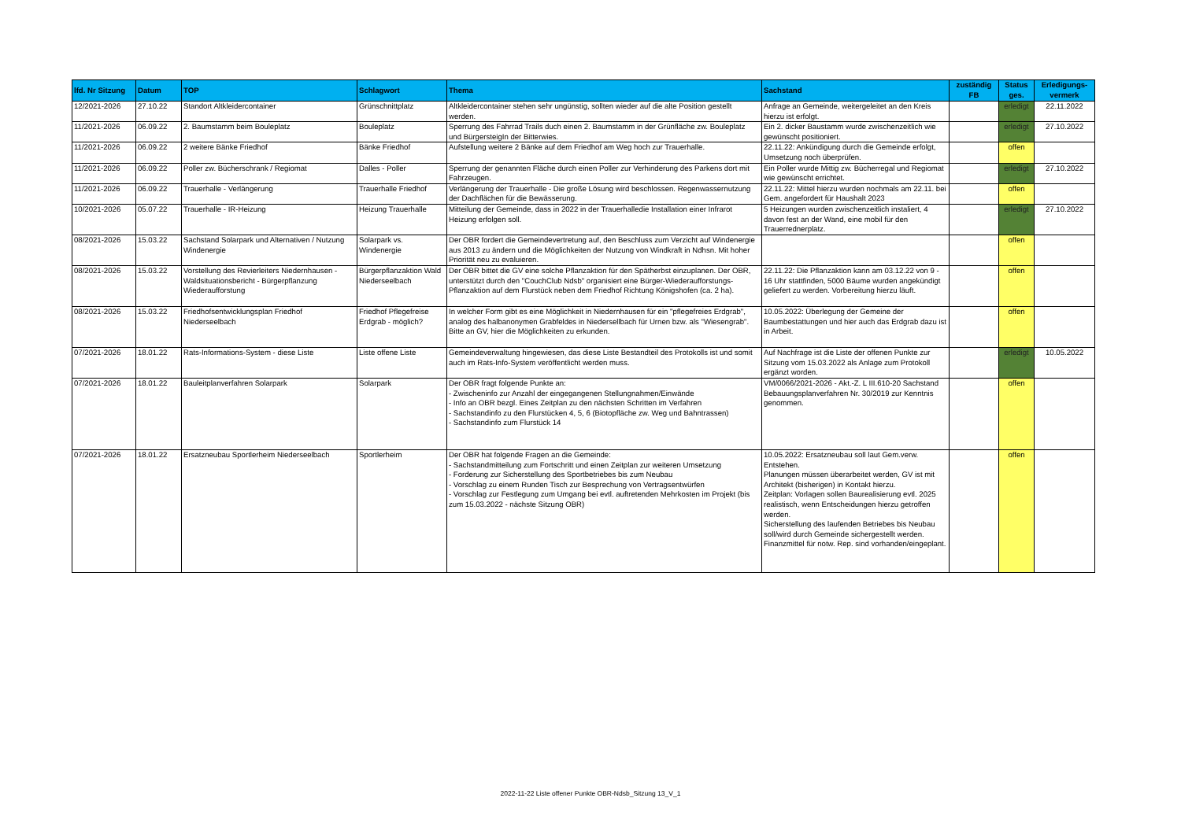| lfd. Nr Sitzung | Datum | TOP | Schlagwort | Thema | Sachstand | zuständig FB | Status ges. | Erledigungs-vermerk |
| --- | --- | --- | --- | --- | --- | --- | --- | --- |
| 12/2021-2026 | 27.10.22 | Standort Altkleidercontainer | Grünschnittplatz | Altkleidercontainer stehen sehr ungünstig, sollten wieder auf die alte Position gestellt werden. | Anfrage an Gemeinde, weitergeleitet an den Kreis hierzu ist erfolgt. | | erledigt | 22.11.2022 |
| 11/2021-2026 | 06.09.22 | 2. Baumstamm beim Bouleplatz | Bouleplatz | Sperrung des Fahrrad Trails duch einen 2. Baumstamm in der Grünfläche zw. Bouleplatz und BürgersteigIn der Bitterwies. | Ein 2. dicker Baustamm wurde zwischenzeitlich wie gewünscht positioniert. | | erledigt | 27.10.2022 |
| 11/2021-2026 | 06.09.22 | 2 weitere Bänke Friedhof | Bänke Friedhof | Aufstellung weitere 2 Bänke auf dem Friedhof am Weg hoch zur Trauerhalle. | 22.11.22: Ankündigung durch die Gemeinde erfolgt, Umsetzung noch überprüfen. | | offen | |
| 11/2021-2026 | 06.09.22 | Poller zw. Bücherschrank / Regiomat | Dalles - Poller | Sperrung der genannten Fläche durch einen Poller zur Verhinderung des Parkens dort mit Fahrzeugen. | Ein Poller wurde Mittig zw. Bücherregal und Regiomat wie gewünscht errichtet. | | erledigt | 27.10.2022 |
| 11/2021-2026 | 06.09.22 | Trauerhalle - Verlängerung | Trauerhalle Friedhof | Verlängerung der Trauerhalle - Die große Lösung wird beschlossen. Regenwassernutzung der Dachflächen für die Bewässerung. | 22.11.22: Mittel hierzu wurden nochmals am 22.11. bei Gem. angefordert für Haushalt 2023 | | offen | |
| 10/2021-2026 | 05.07.22 | Trauerhalle - IR-Heizung | Heizung Trauerhalle | Mitteilung der Gemeinde, dass in 2022 in der Trauerhalledie Installation einer Infrarot Heizung erfolgen soll. | 5 Heizungen wurden zwischenzeitlich instaliert, 4 davon fest an der Wand, eine mobil für den Trauerrednerplatz. | | erledigt | 27.10.2022 |
| 08/2021-2026 | 15.03.22 | Sachstand Solarpark und Alternativen / Nutzung Windenergie | Solarpark vs. Windenergie | Der OBR fordert die Gemeindevertretung auf, den Beschluss zum Verzicht auf Windenergie aus 2013 zu ändern und die Möglichkeiten der Nutzung von Windkraft in Ndhsn. Mit hoher Priorität neu zu evaluieren. | | | offen | |
| 08/2021-2026 | 15.03.22 | Vorstellung des Revierleiters Niedernhausen - Waldsituationsbericht - Bürgerpflanzung Wiederaufforstung | Bürgerpflanzaktion Wald Niederseelbach | Der OBR bittet die GV eine solche Pflanzaktion für den Spätherbst einzuplanen. Der OBR, unterstützt durch den "CouchClub Ndsb" organisiert eine Bürger-Wiederaufforstungs-Pflanzaktion auf dem Flurstück neben dem Friedhof Richtung Königshofen (ca. 2 ha). | 22.11.22: Die Pflanzaktion kann am 03.12.22 von 9 - 16 Uhr stattfinden, 5000 Bäume wurden angekündigt geliefert zu werden. Vorbereitung hierzu läuft. | | offen | |
| 08/2021-2026 | 15.03.22 | Friedhofsentwicklungsplan Friedhof Niederseelbach | Friedhof Pflegefreise Erdgrab - möglich? | In welcher Form gibt es eine Möglichkeit in Niedernhausen für ein "pflegefreies Erdgrab", analog des halbanonymen Grabfeldes in Niedersellbach für Urnen bzw. als "Wiesengrab". Bitte an GV, hier die Möglichkeiten zu erkunden. | 10.05.2022: Überlegung der Gemeine der Baumbestattungen und hier auch das Erdgrab dazu ist in Arbeit. | | offen | |
| 07/2021-2026 | 18.01.22 | Rats-Informations-System - diese Liste | Liste offene Liste | Gemeindeverwaltung hingewiesen, das diese Liste Bestandteil des Protokolls ist und somit auch im Rats-Info-System veröffentlicht werden muss. | Auf Nachfrage ist die Liste der offenen Punkte zur Sitzung vom 15.03.2022 als Anlage zum Protokoll ergänzt worden. | | erledigt | 10.05.2022 |
| 07/2021-2026 | 18.01.22 | Bauleitplanverfahren Solarpark | Solarpark | Der OBR fragt folgende Punkte an: - Zwischeninfo zur Anzahl der eingegangenen Stellungnahmen/Einwände - Info an OBR bezgl. Eines Zeitplan zu den nächsten Schritten im Verfahren - Sachstandinfo zu den Flurstücken 4, 5, 6 (Biotopfläche zw. Weg und Bahntrassen) - Sachstandinfo zum Flurstück 14 | VM/0066/2021-2026 - Akt.-Z. L III.610-20 Sachstand Bebauungsplanverfahren Nr. 30/2019 zur Kenntnis genommen. | | offen | |
| 07/2021-2026 | 18.01.22 | Ersatzneubau Sportlerheim Niederseelbach | Sportlerheim | Der OBR hat folgende Fragen an die Gemeinde: - Sachstandmitteilung zum Fortschritt und einen Zeitplan zur weiteren Umsetzung - Forderung zur Sicherstellung des Sportbetriebes bis zum Neubau - Vorschlag zu einem Runden Tisch zur Besprechung von Vertragsentwürfen - Vorschlag zur Festlegung zum Umgang bei evtl. auftretenden Mehrkosten im Projekt (bis zum 15.03.2022 - nächste Sitzung OBR) | 10.05.2022: Ersatzneubau soll laut Gem.verw. Entstehen. Planungen müssen überarbeitet werden, GV ist mit Architekt (bisherigen) in Kontakt hierzu. Zeitplan: Vorlagen sollen Baurealisierung evtl. 2025 realistisch, wenn Entscheidungen hierzu getroffen werden. Sicherstellung des laufenden Betriebes bis Neubau soll/wird durch Gemeinde sichergestellt werden. Finanzmittel für notw. Rep. sind vorhanden/eingeplant. | | offen | |
2022-11-22 Liste offener Punkte OBR-Ndsb_Sitzung 13_V_1